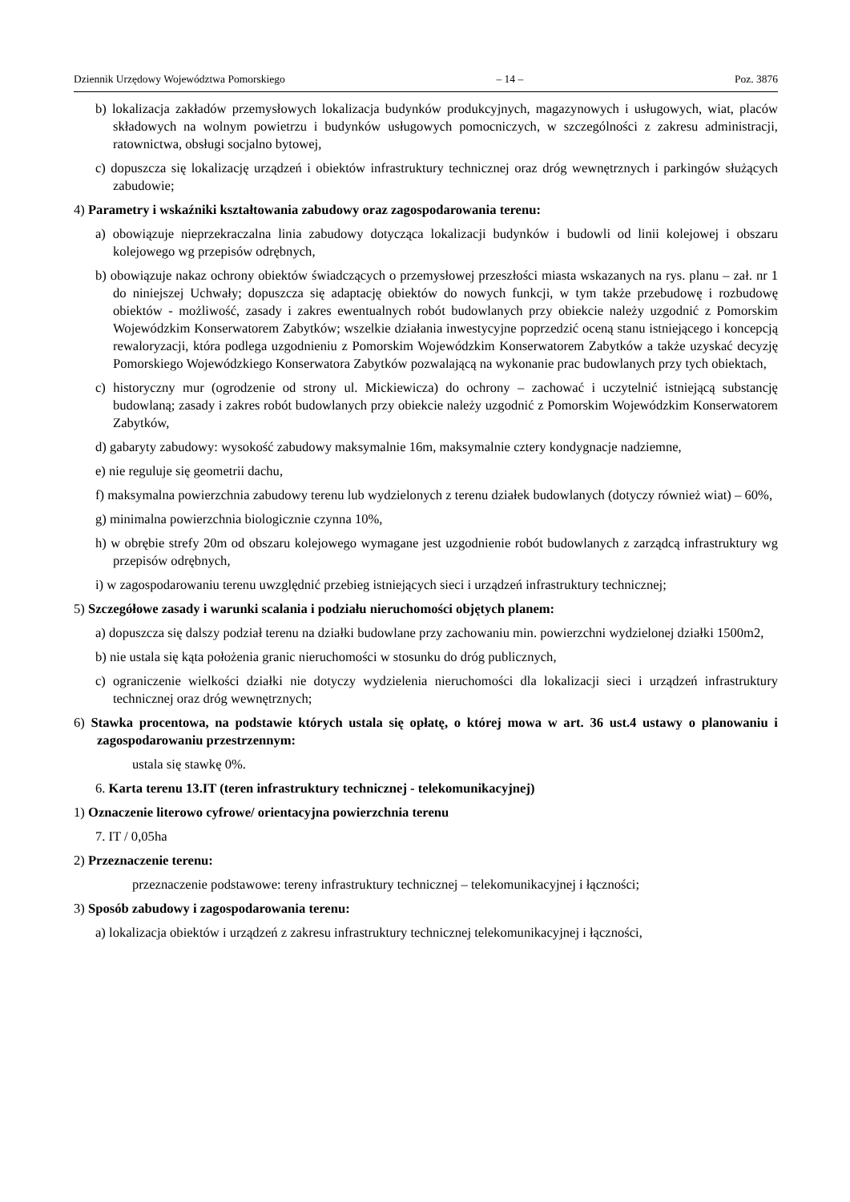Dziennik Urzędowy Województwa Pomorskiego – 14 – Poz. 3876
b) lokalizacja zakładów przemysłowych lokalizacja budynków produkcyjnych, magazynowych i usługowych, wiat, placów składowych na wolnym powietrzu i budynków usługowych pomocniczych, w szczególności z zakresu administracji, ratownictwa, obsługi socjalno bytowej,
c) dopuszcza się lokalizację urządzeń i obiektów infrastruktury technicznej oraz dróg wewnętrznych i parkingów służących zabudowie;
4) Parametry i wskaźniki kształtowania zabudowy oraz zagospodarowania terenu:
a) obowiązuje nieprzekraczalna linia zabudowy dotycząca lokalizacji budynków i budowli od linii kolejowej i obszaru kolejowego wg przepisów odrębnych,
b) obowiązuje nakaz ochrony obiektów świadczących o przemysłowej przeszłości miasta wskazanych na rys. planu – zał. nr 1 do niniejszej Uchwały; dopuszcza się adaptację obiektów do nowych funkcji, w tym także przebudowę i rozbudowę obiektów - możliwość, zasady i zakres ewentualnych robót budowlanych przy obiekcie należy uzgodnić z Pomorskim Wojewódzkim Konserwatorem Zabytków; wszelkie działania inwestycyjne poprzedzić oceną stanu istniejącego i koncepcją rewaloryzacji, która podlega uzgodnieniu z Pomorskim Wojewódzkim Konserwatorem Zabytków a także uzyskać decyzję Pomorskiego Wojewódzkiego Konserwatora Zabytków pozwalającą na wykonanie prac budowlanych przy tych obiektach,
c) historyczny mur (ogrodzenie od strony ul. Mickiewicza) do ochrony – zachować i uczytelnić istniejącą substancję budowlaną; zasady i zakres robót budowlanych przy obiekcie należy uzgodnić z Pomorskim Wojewódzkim Konserwatorem Zabytków,
d) gabaryty zabudowy: wysokość zabudowy maksymalnie 16m, maksymalnie cztery kondygnacje nadziemne,
e) nie reguluje się geometrii dachu,
f) maksymalna powierzchnia zabudowy terenu lub wydzielonych z terenu działek budowlanych (dotyczy również wiat) – 60%,
g) minimalna powierzchnia biologicznie czynna 10%,
h) w obrębie strefy 20m od obszaru kolejowego wymagane jest uzgodnienie robót budowlanych z zarządcą infrastruktury wg przepisów odrębnych,
i) w zagospodarowaniu terenu uwzględnić przebieg istniejących sieci i urządzeń infrastruktury technicznej;
5) Szczegółowe zasady i warunki scalania i podziału nieruchomości objętych planem:
a) dopuszcza się dalszy podział terenu na działki budowlane przy zachowaniu min. powierzchni wydzielonej działki 1500m2,
b) nie ustala się kąta położenia granic nieruchomości w stosunku do dróg publicznych,
c) ograniczenie wielkości działki nie dotyczy wydzielenia nieruchomości dla lokalizacji sieci i urządzeń infrastruktury technicznej oraz dróg wewnętrznych;
6) Stawka procentowa, na podstawie których ustala się opłatę, o której mowa w art. 36 ust.4 ustawy o planowaniu i zagospodarowaniu przestrzennym:
ustala się stawkę 0%.
6. Karta terenu 13.IT (teren infrastruktury technicznej - telekomunikacyjnej)
1) Oznaczenie literowo cyfrowe/ orientacyjna powierzchnia terenu
7. IT / 0,05ha
2) Przeznaczenie terenu:
przeznaczenie podstawowe: tereny infrastruktury technicznej – telekomunikacyjnej i łączności;
3) Sposób zabudowy i zagospodarowania terenu:
a) lokalizacja obiektów i urządzeń z zakresu infrastruktury technicznej telekomunikacyjnej i łączności,